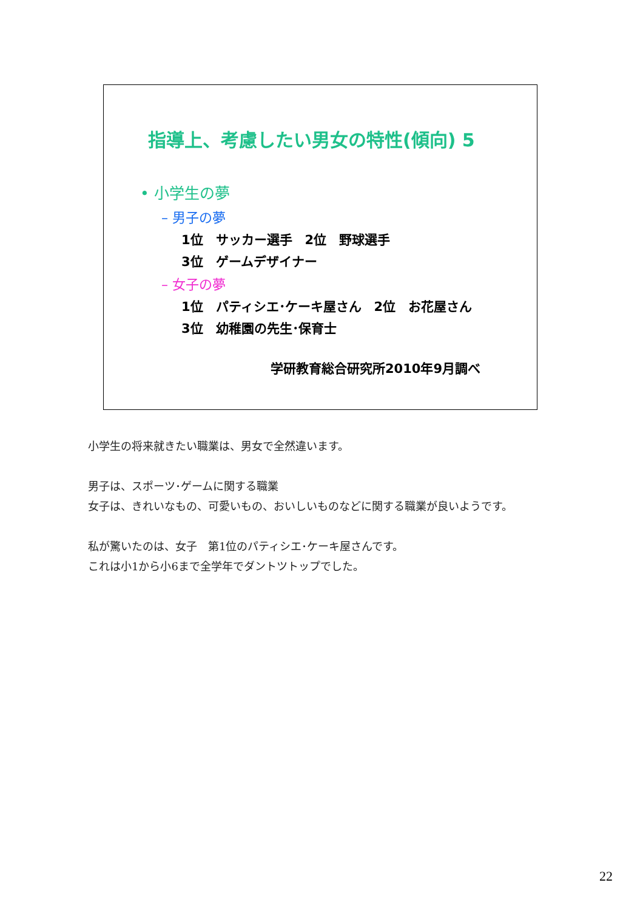指導上、考慮したい男女の特性(傾向) 5
• 小学生の夢
– 男子の夢
1位　サッカー選手　2位　野球選手
3位　ゲームデザイナー
– 女子の夢
1位　パティシエ･ケーキ屋さん　2位　お花屋さん
3位　幼稚園の先生･保育士
学研教育総合研究所2010年9月調べ
小学生の将来就きたい職業は、男女で全然違います。
男子は、スポーツ･ゲームに関する職業
女子は、きれいなもの、可愛いもの、おいしいものなどに関する職業が良いようです。
私が驚いたのは、女子　第1位のパティシエ･ケーキ屋さんです。
これは小1から小6まで全学年でダントツトップでした。
22